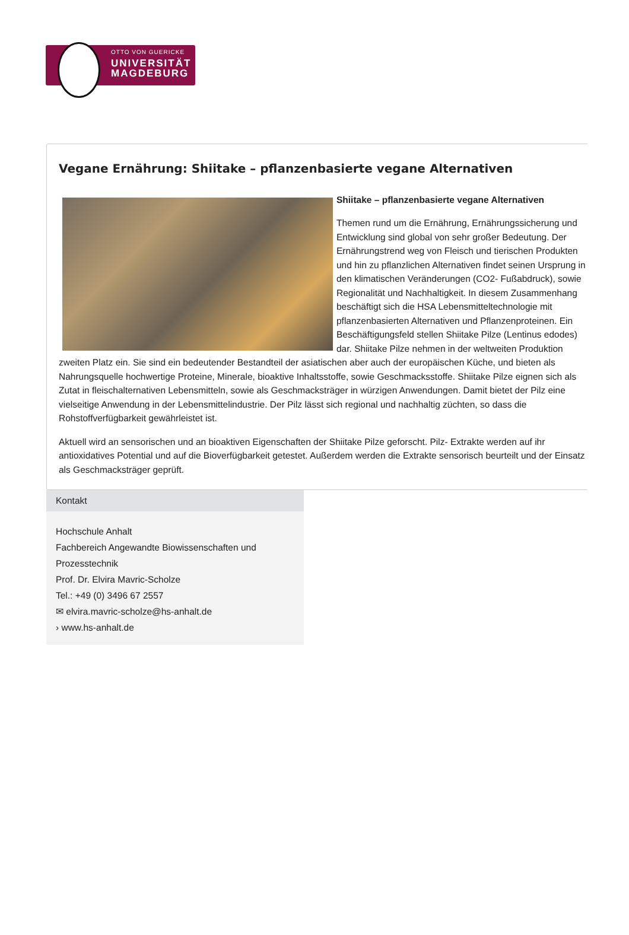OTTO VON GUERICKE
UNIVERSITÄT
MAGDEBURG
Vegane Ernährung: Shiitake – pflanzenbasierte vegane Alternativen
Shiitake – pflanzenbasierte vegane Alternativen
Themen rund um die Ernährung, Ernährungssicherung und Entwicklung sind global von sehr großer Bedeutung. Der Ernährungstrend weg von Fleisch und tierischen Produkten und hin zu pflanzlichen Alternativen findet seinen Ursprung in den klimatischen Veränderungen (CO2- Fußabdruck), sowie Regionalität und Nachhaltigkeit. In diesem Zusammenhang beschäftigt sich die HSA Lebensmitteltechnologie mit pflanzenbasierten Alternativen und Pflanzenproteinen. Ein Beschäftigungsfeld stellen Shiitake Pilze (Lentinus edodes) dar. Shiitake Pilze nehmen in der weltweiten Produktion zweiten Platz ein. Sie sind ein bedeutender Bestandteil der asiatischen aber auch der europäischen Küche, und bieten als Nahrungsquelle hochwertige Proteine, Minerale, bioaktive Inhaltsstoffe, sowie Geschmacksstoffe. Shiitake Pilze eignen sich als Zutat in fleischalternativen Lebensmitteln, sowie als Geschmacksträger in würzigen Anwendungen. Damit bietet der Pilz eine vielseitige Anwendung in der Lebensmittelindustrie. Der Pilz lässt sich regional und nachhaltig züchten, so dass die Rohstoffverfügbarkeit gewährleistet ist.
Aktuell wird an sensorischen und an bioaktiven Eigenschaften der Shiitake Pilze geforscht. Pilz- Extrakte werden auf ihr antioxidatives Potential und auf die Bioverfügbarkeit getestet. Außerdem werden die Extrakte sensorisch beurteilt und der Einsatz als Geschmacksträger geprüft.
Kontakt
Hochschule Anhalt
Fachbereich Angewandte Biowissenschaften und Prozesstechnik
Prof. Dr. Elvira Mavric-Scholze
Tel.: +49 (0) 3496 67 2557
✉ elvira.mavric-scholze@hs-anhalt.de
› www.hs-anhalt.de